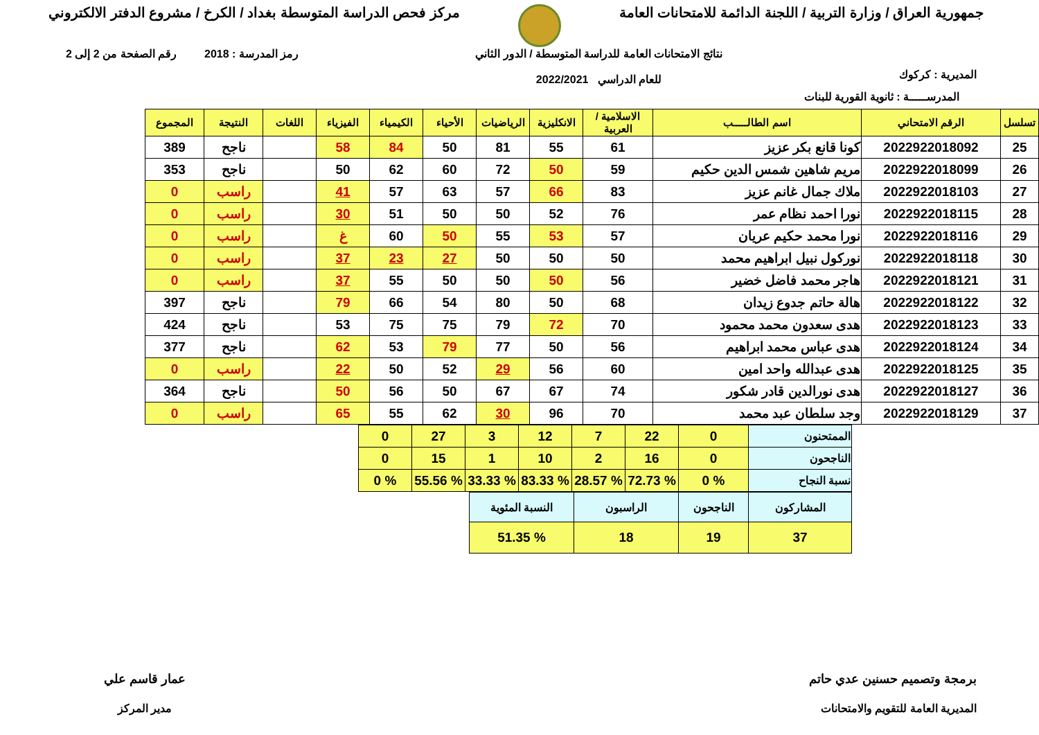جمهورية العراق / وزارة التربية / اللجنة الدائمة للامتحانات العامة
مركز فحص الدراسة المتوسطة بغداد / الكرخ / مشروع الدفتر الالكتروني
المديرية : كركوك
نتائج الامتحانات العامة للدراسة المتوسطة / الدور الثاني
للعام الدراسي 2022/2021
رمز المدرسة : 2018 رقم الصفحة من 2 إلى 2
المدرســـــة : ثانوية القورية للبنات
| تسلسل | الرقم الامتحاني | اسم الطالـــــب | الاسلامية / العربية | الانكليزية | الرياضيات | الأحياء | الكيمياء | الفيزياء | اللغات | النتيجة | المجموع |
| --- | --- | --- | --- | --- | --- | --- | --- | --- | --- | --- | --- |
| 25 | 2022922018092 | كونا قانع بكر عزيز | 61 | 55 | 81 | 50 | 84 | 58 | | ناجح | 389 |
| 26 | 2022922018099 | مريم شاهين شمس الدين حكيم | 59 | 50 | 72 | 60 | 62 | 50 | | ناجح | 353 |
| 27 | 2022922018103 | ملاك جمال غانم عزيز | 83 | 66 | 57 | 63 | 57 | 41 | | راسب | 0 |
| 28 | 2022922018115 | نورا احمد نظام عمر | 76 | 52 | 50 | 50 | 51 | 30 | | راسب | 0 |
| 29 | 2022922018116 | نورا محمد حكيم عريان | 57 | 53 | 55 | 50 | 60 | غ | | راسب | 0 |
| 30 | 2022922018118 | نوركول نبيل ابراهيم محمد | 50 | 50 | 50 | 27 | 23 | 37 | | راسب | 0 |
| 31 | 2022922018121 | هاجر محمد فاضل خضير | 56 | 50 | 50 | 50 | 55 | 37 | | راسب | 0 |
| 32 | 2022922018122 | هالة حاتم جدوع زيدان | 68 | 50 | 80 | 54 | 66 | 79 | | ناجح | 397 |
| 33 | 2022922018123 | هدى سعدون محمد محمود | 70 | 72 | 79 | 75 | 75 | 53 | | ناجح | 424 |
| 34 | 2022922018124 | هدى عباس محمد ابراهيم | 56 | 50 | 77 | 79 | 53 | 62 | | ناجح | 377 |
| 35 | 2022922018125 | هدى عبدالله واحد امين | 60 | 56 | 29 | 52 | 50 | 22 | | راسب | 0 |
| 36 | 2022922018127 | هدى نورالدين قادر شكور | 74 | 67 | 67 | 50 | 56 | 50 | | ناجح | 364 |
| 37 | 2022922018129 | وجد سلطان عبد محمد | 70 | 96 | 30 | 62 | 55 | 65 | | راسب | 0 |
| الممتحنون | 0 | 22 | 7 | 12 | 3 | 27 | 0 |
| الناجحون | 0 | 16 | 2 | 10 | 1 | 15 | 0 |
| نسبة النجاح | % 0 | % 72.73 | % 28.57 | % 83.33 | % 33.33 | % 55.56 | % 0 |
| المشاركون | الناجحون | الراسبون | النسبة المئوية |
| 37 | 19 | 18 | % 51.35 |
برمجة وتصميم حسنين عدي حاتم
المديرية العامة للتقويم والامتحانات
عمار قاسم علي
مدير المركز